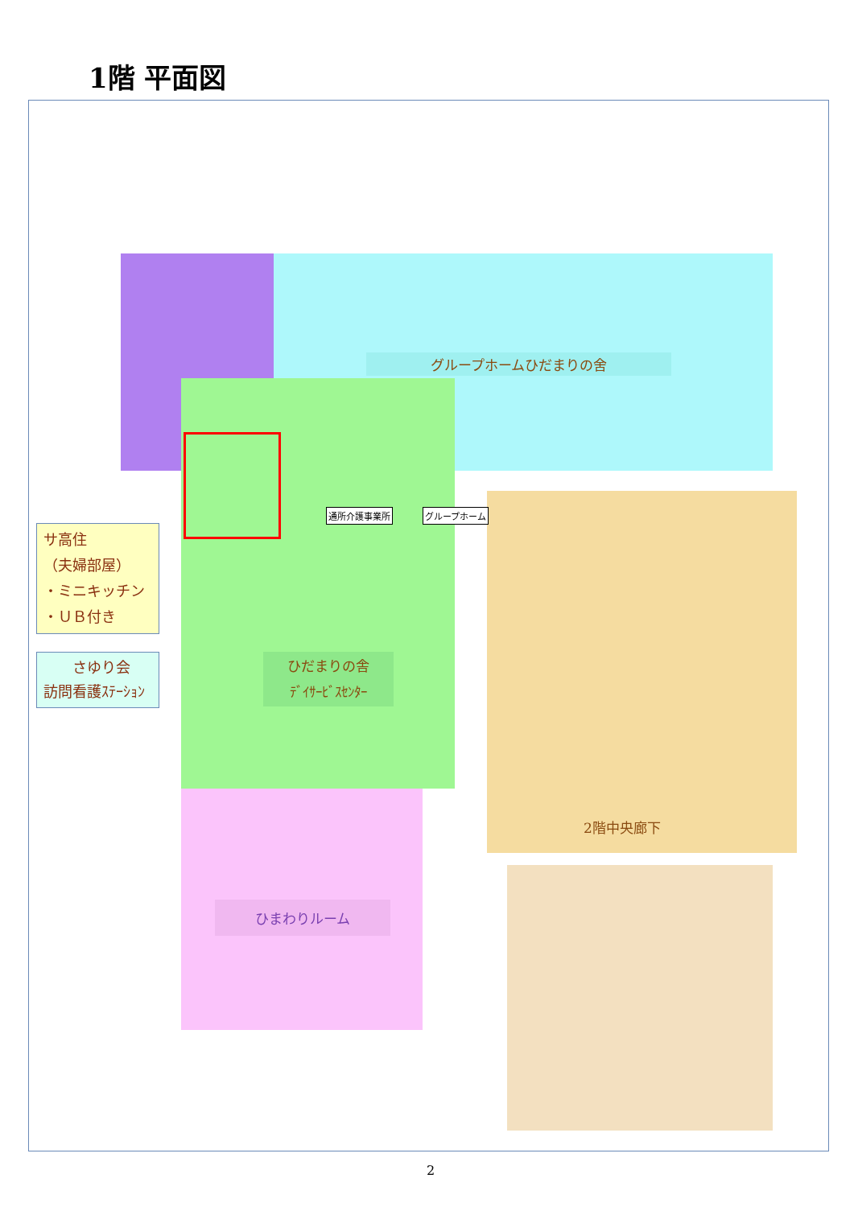1階 平面図
グループホームひだまりの舍
ひだまりの舎
ﾃﾞｲｻｰﾋﾞｽｾﾝﾀｰ
ひまわりルーム
通所介護事業所 グループホーム
サ高住
（夫婦部屋）
・ミニキッチン
・ＵＢ付き
　　さゆり会
訪問看護ｽﾃｰｼｮﾝ
2階中央廊下
2